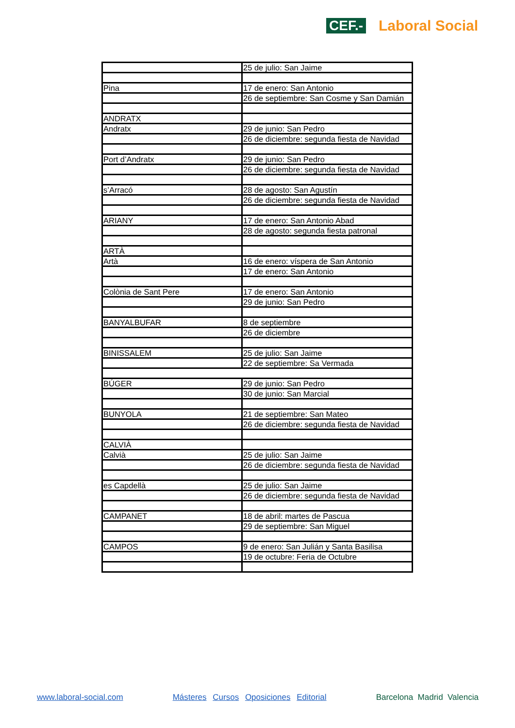CEF.- Laboral Social
| | 25 de julio: San Jaime |
| Pina | 17 de enero: San Antonio |
| | 26 de septiembre: San Cosme y San Damián |
| ANDRATX | |
| Andratx | 29 de junio: San Pedro |
| | 26 de diciembre: segunda fiesta de Navidad |
| Port d’Andratx | 29 de junio: San Pedro |
| | 26 de diciembre: segunda fiesta de Navidad |
| s’Arracó | 28 de agosto: San Agustín |
| | 26 de diciembre: segunda fiesta de Navidad |
| ARIANY | 17 de enero: San Antonio Abad |
| | 28 de agosto: segunda fiesta patronal |
| ARTÀ | |
| Artà | 16 de enero: víspera de San Antonio |
| | 17 de enero: San Antonio |
| Colònia de Sant Pere | 17 de enero: San Antonio |
| | 29 de junio: San Pedro |
| BANYALBUFAR | 8 de septiembre |
| | 26 de diciembre |
| BINISSALEM | 25 de julio: San Jaime |
| | 22 de septiembre: Sa Vermada |
| BÚGER | 29 de junio: San Pedro |
| | 30 de junio: San Marcial |
| BUNYOLA | 21 de septiembre: San Mateo |
| | 26 de diciembre: segunda fiesta de Navidad |
| CALVIÀ | |
| Calvià | 25 de julio: San Jaime |
| | 26 de diciembre: segunda fiesta de Navidad |
| es Capdellà | 25 de julio: San Jaime |
| | 26 de diciembre: segunda fiesta de Navidad |
| CAMPANET | 18 de abril: martes de Pascua |
| | 29 de septiembre: San Miguel |
| CAMPOS | 9 de enero: San Julián y Santa Basilisa |
| | 19 de octubre: Feria de Octubre |
www.laboral-social.com Másteres Cursos Oposiciones Editorial Barcelona Madrid Valencia